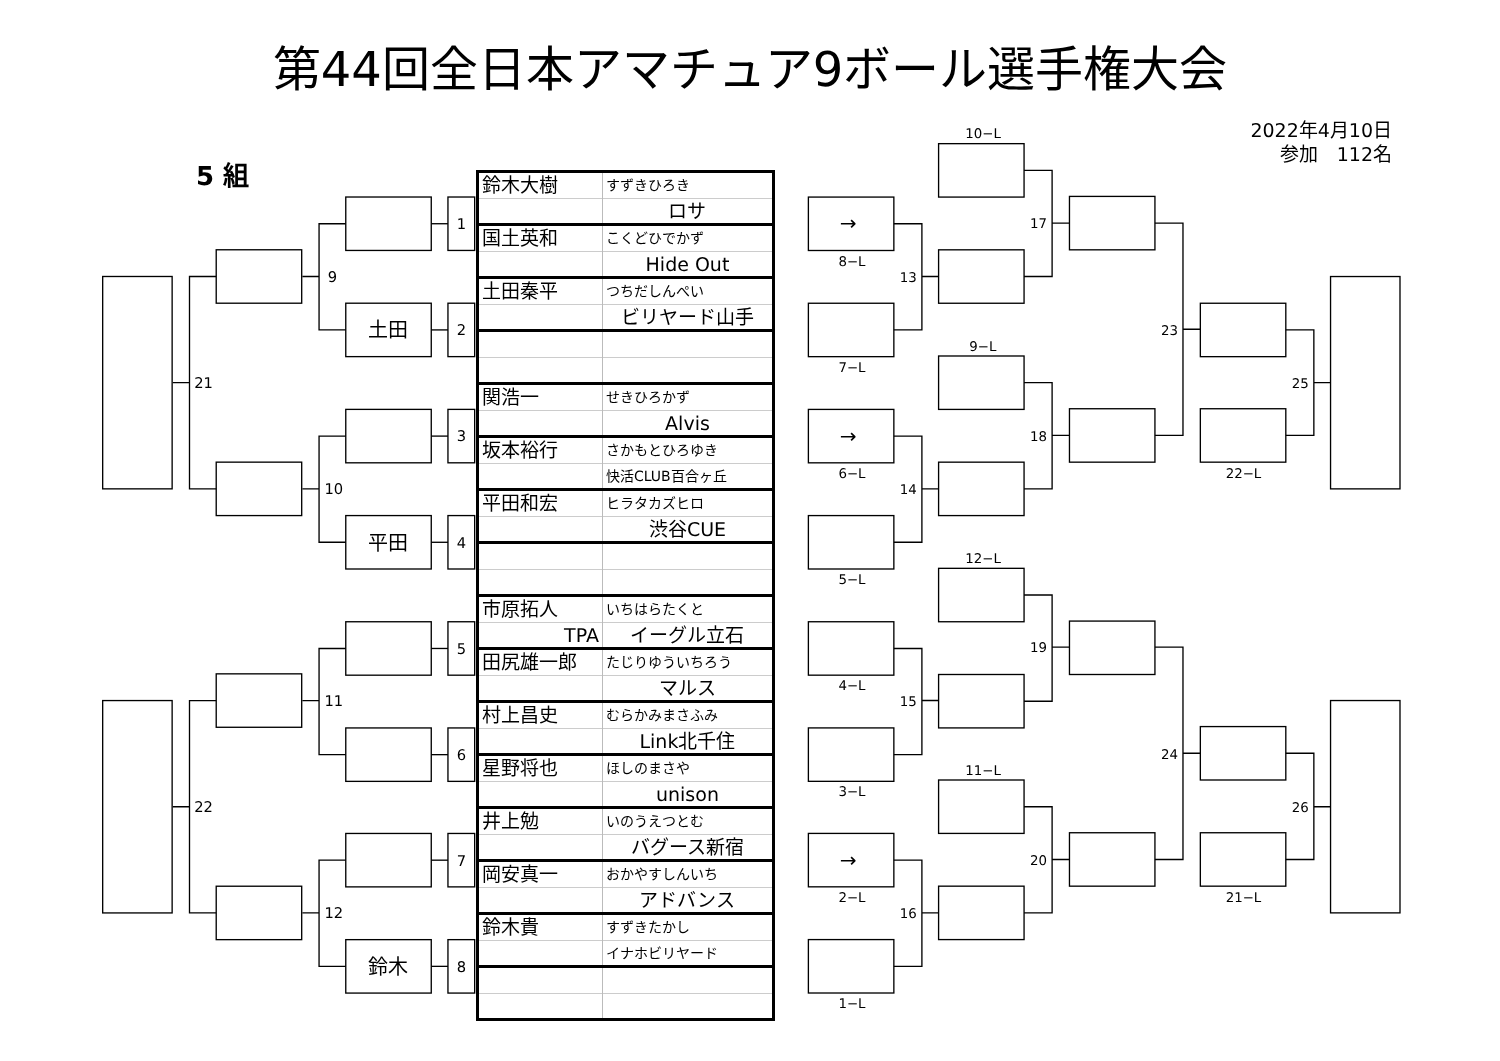第44回全日本アマチュア9ボール選手権大会
2022年4月10日
参加　112名
5 組
1
2
3
4
5
6
7
8
土田
平田
鈴木
9
10
11
12
21
22
| 鈴木大樹 | すずきひろき |
| | ロサ |
| 国土英和 | こくどひでかず |
| | Hide Out |
| 土田秦平 | つちだしんぺい |
| | ビリヤード山手 |
| 関浩一 | せきひろかず |
| | Alvis |
| 坂本裕行 | さかもとひろゆき |
| | 快活CLUB百合ヶ丘 |
| 平田和宏 | ヒラタカズヒロ |
| | 渋谷CUE |
| 市原拓人 | いちはらたくと |
| TPA | イーグル立石 |
| 田尻雄一郎 | たじりゆういちろう |
| | マルス |
| 村上昌史 | むらかみまさふみ |
| | Link北千住 |
| 星野将也 | ほしのまさや |
| | unison |
| 井上勉 | いのうえつとむ |
| | バグース新宿 |
| 岡安真一 | おかやすしんいち |
| | アドバンス |
| 鈴木貴 | すずきたかし |
| | イナホビリヤード |
10−L
→
8−L
13
7−L
9−L
→
6−L
14
5−L
12−L
4−L
15
3−L
11−L
→
2−L
16
1−L
17
18
19
20
23
24
22−L
21−L
25
26